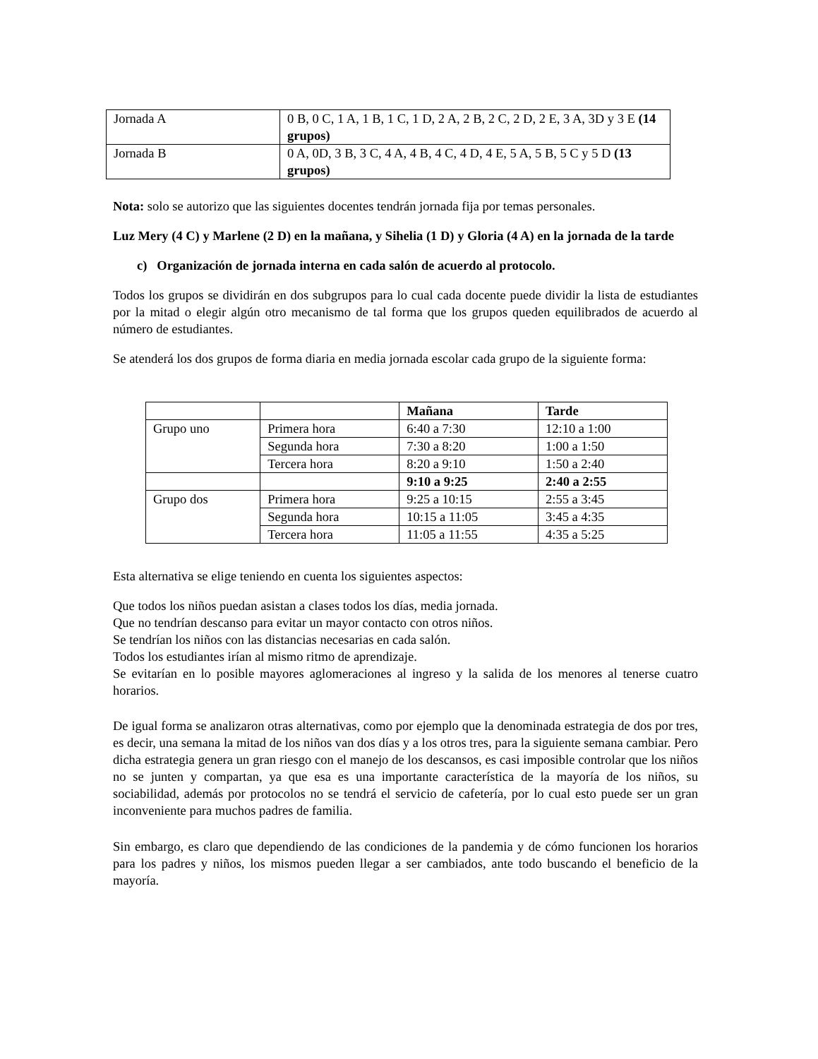| Jornada A | 0 B, 0 C, 1 A, 1 B, 1 C, 1 D, 2 A, 2 B, 2 C, 2 D, 2 E, 3 A, 3D y 3 E (14 grupos) |
| Jornada B | 0 A, 0D, 3 B, 3 C, 4 A, 4 B, 4 C, 4 D, 4 E, 5 A, 5 B, 5 C y 5 D (13 grupos) |
Nota: solo se autorizo que las siguientes docentes tendrán jornada fija por temas personales.
Luz Mery (4 C) y Marlene (2 D) en la mañana, y Sihelia (1 D) y Gloria (4 A) en la jornada de la tarde
c) Organización de jornada interna en cada salón de acuerdo al protocolo.
Todos los grupos se dividirán en dos subgrupos para lo cual cada docente puede dividir la lista de estudiantes por la mitad o elegir algún otro mecanismo de tal forma que los grupos queden equilibrados de acuerdo al número de estudiantes.
Se atenderá los dos grupos de forma diaria en media jornada escolar cada grupo de la siguiente forma:
| | | Mañana | Tarde |
| Grupo uno | Primera hora | 6:40 a 7:30 | 12:10 a 1:00 |
| | Segunda hora | 7:30 a 8:20 | 1:00 a 1:50 |
| | Tercera hora | 8:20 a 9:10 | 1:50 a 2:40 |
| | | 9:10 a 9:25 | 2:40 a 2:55 |
| Grupo dos | Primera hora | 9:25 a 10:15 | 2:55 a 3:45 |
| | Segunda hora | 10:15 a 11:05 | 3:45 a 4:35 |
| | Tercera hora | 11:05 a 11:55 | 4:35 a 5:25 |
Esta alternativa se elige teniendo en cuenta los siguientes aspectos:
Que todos los niños puedan asistan a clases todos los días, media jornada.
Que no tendrían descanso para evitar un mayor contacto con otros niños.
Se tendrían los niños con las distancias necesarias en cada salón.
Todos los estudiantes irían al mismo ritmo de aprendizaje.
Se evitarían en lo posible mayores aglomeraciones al ingreso y la salida de los menores al tenerse cuatro horarios.
De igual forma se analizaron otras alternativas, como por ejemplo que la denominada estrategia de dos por tres, es decir, una semana la mitad de los niños van dos días y a los otros tres, para la siguiente semana cambiar. Pero dicha estrategia genera un gran riesgo con el manejo de los descansos, es casi imposible controlar que los niños no se junten y compartan, ya que esa es una importante característica de la mayoría de los niños, su sociabilidad, además por protocolos no se tendrá el servicio de cafetería, por lo cual esto puede ser un gran inconveniente para muchos padres de familia.
Sin embargo, es claro que dependiendo de las condiciones de la pandemia y de cómo funcionen los horarios para los padres y niños, los mismos pueden llegar a ser cambiados, ante todo buscando el beneficio de la mayoría.